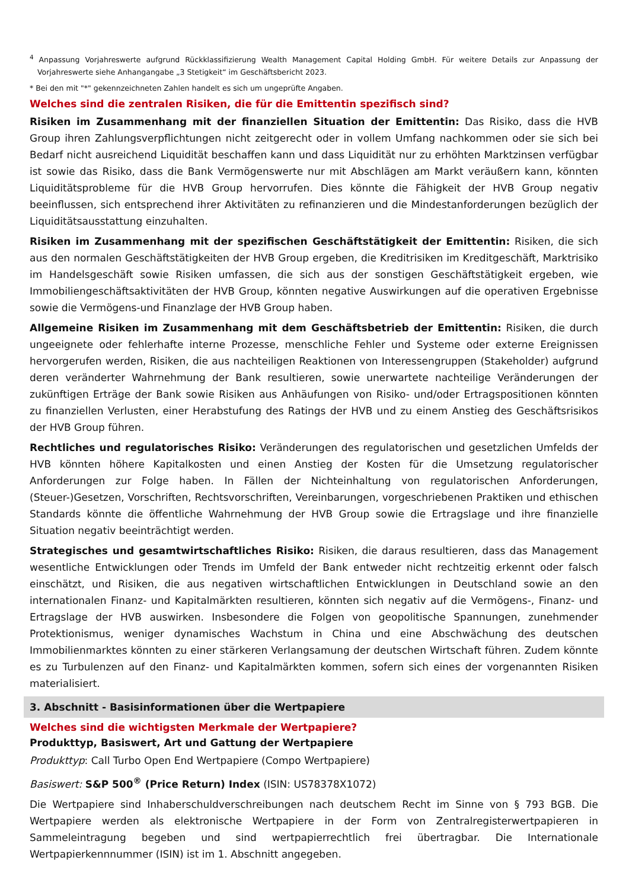<sup>4</sup> Anpassung Vorjahreswerte aufgrund Rückklassifizierung Wealth Management Capital Holding GmbH. Für weitere Details zur Anpassung der Vorjahreswerte siehe Anhangangabe „3 Stetigkeit“ im Geschäftsbericht 2023.
* Bei den mit "*" gekennzeichneten Zahlen handelt es sich um ungeprüfte Angaben.
Welches sind die zentralen Risiken, die für die Emittentin spezifisch sind?
Risiken im Zusammenhang mit der finanziellen Situation der Emittentin: Das Risiko, dass die HVB Group ihren Zahlungsverpflichtungen nicht zeitgerecht oder in vollem Umfang nachkommen oder sie sich bei Bedarf nicht ausreichend Liquidität beschaffen kann und dass Liquidität nur zu erhöhten Marktzinsen verfügbar ist sowie das Risiko, dass die Bank Vermögenswerte nur mit Abschlägen am Markt veräußern kann, könnten Liquiditätsprobleme für die HVB Group hervorrufen. Dies könnte die Fähigkeit der HVB Group negativ beeinflussen, sich entsprechend ihrer Aktivitäten zu refinanzieren und die Mindestanforderungen bezüglich der Liquiditätsausstattung einzuhalten.
Risiken im Zusammenhang mit der spezifischen Geschäftstätigkeit der Emittentin: Risiken, die sich aus den normalen Geschäftstätigkeiten der HVB Group ergeben, die Kreditrisiken im Kreditgeschäft, Marktrisiko im Handelsgeschäft sowie Risiken umfassen, die sich aus der sonstigen Geschäftstätigkeit ergeben, wie Immobiliengeschäftsaktivitäten der HVB Group, könnten negative Auswirkungen auf die operativen Ergebnisse sowie die Vermögens-und Finanzlage der HVB Group haben.
Allgemeine Risiken im Zusammenhang mit dem Geschäftsbetrieb der Emittentin: Risiken, die durch ungeeignete oder fehlerhafte interne Prozesse, menschliche Fehler und Systeme oder externe Ereignissen hervorgerufen werden, Risiken, die aus nachteiligen Reaktionen von Interessengruppen (Stakeholder) aufgrund deren veränderter Wahrnehmung der Bank resultieren, sowie unerwartete nachteilige Veränderungen der zukünftigen Erträge der Bank sowie Risiken aus Anhäufungen von Risiko- und/oder Ertragspositionen könnten zu finanziellen Verlusten, einer Herabstufung des Ratings der HVB und zu einem Anstieg des Geschäftsrisikos der HVB Group führen.
Rechtliches und regulatorisches Risiko: Veränderungen des regulatorischen und gesetzlichen Umfelds der HVB könnten höhere Kapitalkosten und einen Anstieg der Kosten für die Umsetzung regulatorischer Anforderungen zur Folge haben. In Fällen der Nichteinhaltung von regulatorischen Anforderungen, (Steuer-)Gesetzen, Vorschriften, Rechtsvorschriften, Vereinbarungen, vorgeschriebenen Praktiken und ethischen Standards könnte die öffentliche Wahrnehmung der HVB Group sowie die Ertragslage und ihre finanzielle Situation negativ beeinträchtigt werden.
Strategisches und gesamtwirtschaftliches Risiko: Risiken, die daraus resultieren, dass das Management wesentliche Entwicklungen oder Trends im Umfeld der Bank entweder nicht rechtzeitig erkennt oder falsch einschätzt, und Risiken, die aus negativen wirtschaftlichen Entwicklungen in Deutschland sowie an den internationalen Finanz- und Kapitalmärkten resultieren, könnten sich negativ auf die Vermögens-, Finanz- und Ertragslage der HVB auswirken. Insbesondere die Folgen von geopolitische Spannungen, zunehmender Protektionismus, weniger dynamisches Wachstum in China und eine Abschwächung des deutschen Immobilienmarktes könnten zu einer stärkeren Verlangsamung der deutschen Wirtschaft führen. Zudem könnte es zu Turbulenzen auf den Finanz- und Kapitalmärkten kommen, sofern sich eines der vorgenannten Risiken materialisiert.
3. Abschnitt - Basisinformationen über die Wertpapiere
Welches sind die wichtigsten Merkmale der Wertpapiere?
Produkttyp, Basiswert, Art und Gattung der Wertpapiere
Produkttyp: Call Turbo Open End Wertpapiere (Compo Wertpapiere)
Basiswert: S&P 500<sup>®</sup> (Price Return) Index (ISIN: US78378X1072)
Die Wertpapiere sind Inhaberschuldverschreibungen nach deutschem Recht im Sinne von § 793 BGB. Die Wertpapiere werden als elektronische Wertpapiere in der Form von Zentralregisterwertpapieren in Sammeleintragung begeben und sind wertpapierrechtlich frei übertragbar. Die Internationale Wertpapierkennnummer (ISIN) ist im 1. Abschnitt angegeben.